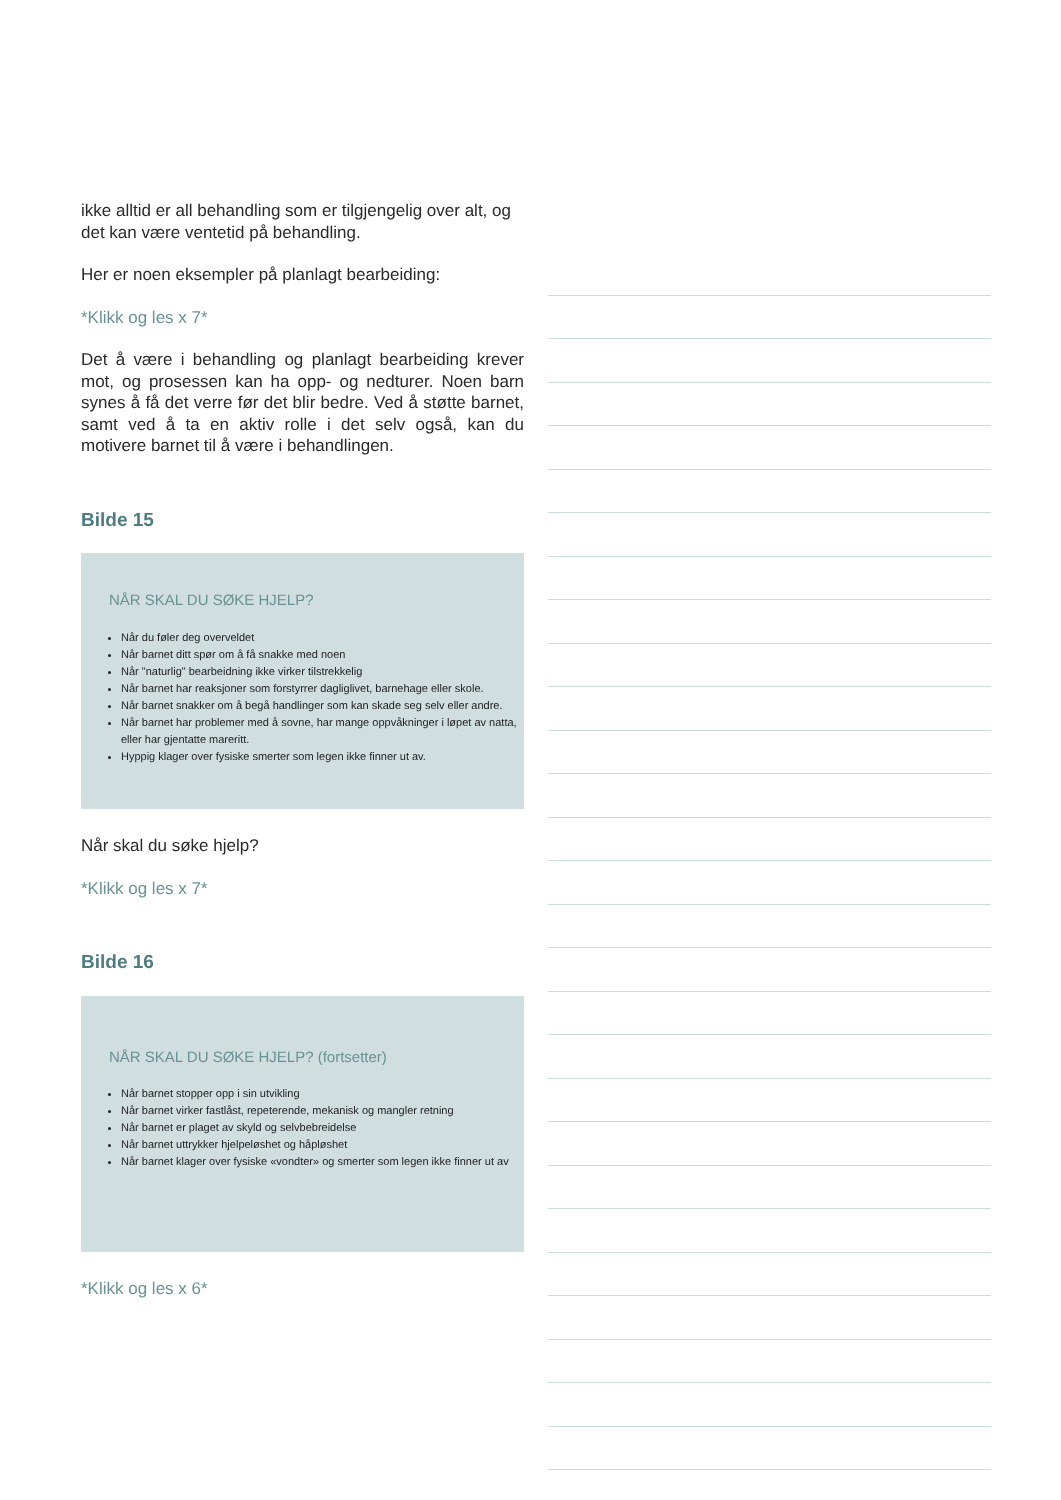ikke alltid er all behandling som er tilgjengelig over alt, og det kan være ventetid på behandling.
Her er noen eksempler på planlagt bearbeiding:
*Klikk og les x 7*
Det å være i behandling og planlagt bearbeiding krever mot, og prosessen kan ha opp- og nedturer. Noen barn synes å få det verre før det blir bedre. Ved å støtte barnet, samt ved å ta en aktiv rolle i det selv også, kan du motivere barnet til å være i behandlingen.
Bilde 15
NÅR SKAL DU SØKE HJELP?
Når du føler deg overveldet
Når barnet ditt spør om å få snakke med noen
Når "naturlig" bearbeidning ikke virker tilstrekkelig
Når barnet har reaksjoner som forstyrrer dagliglivet, barnehage eller skole.
Når barnet snakker om å begå handlinger som kan skade seg selv eller andre.
Når barnet har problemer med å sovne, har mange oppvåkninger i løpet av natta, eller har gjentatte mareritt.
Hyppig klager over fysiske smerter som legen ikke finner ut av.
Når skal du søke hjelp?
*Klikk og les x 7*
Bilde 16
NÅR SKAL DU SØKE HJELP? (fortsetter)
Når barnet stopper opp i sin utvikling
Når barnet virker fastlåst, repeterende, mekanisk og mangler retning
Når barnet er plaget av skyld og selvbebreidelse
Når barnet uttrykker hjelpeløshet og håpløshet
Når barnet klager over fysiske «vondter» og smerter som legen ikke finner ut av
*Klikk og les x 6*